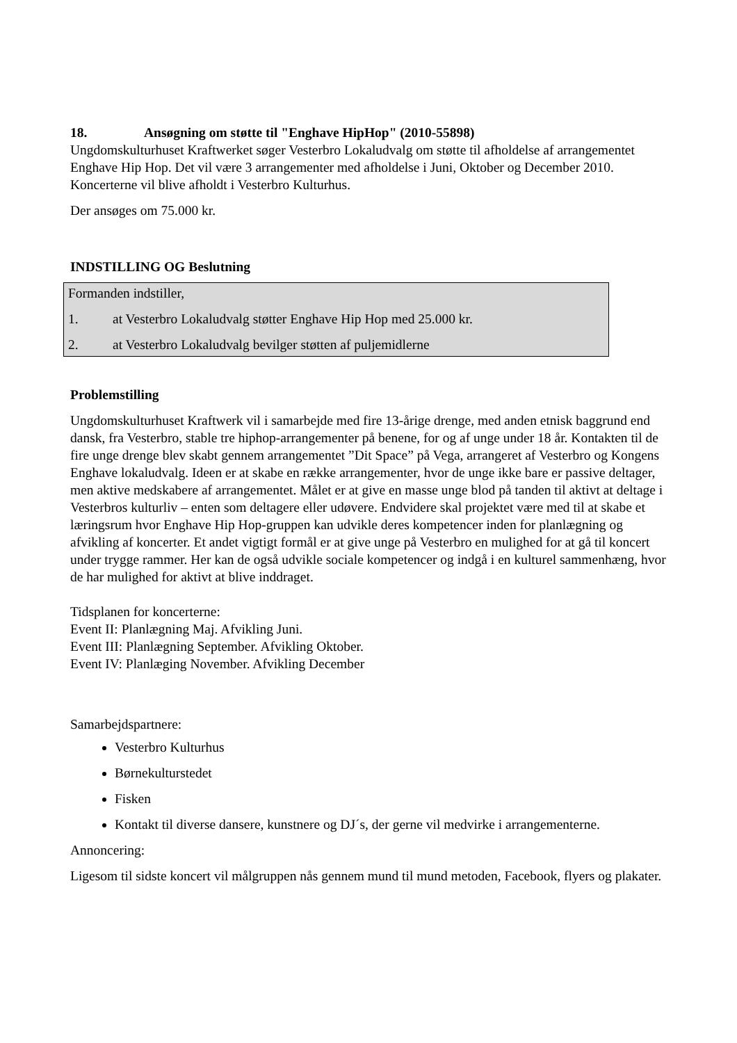18. Ansøgning om støtte til "Enghave HipHop" (2010-55898)
Ungdomskulturhuset Kraftwerket søger Vesterbro Lokaludvalg om støtte til afholdelse af arrangementet Enghave Hip Hop. Det vil være 3 arrangementer med afholdelse i Juni, Oktober og December 2010. Koncerterne vil blive afholdt i Vesterbro Kulturhus.
Der ansøges om 75.000 kr.
INDSTILLING OG Beslutning
Formanden indstiller,
1. at Vesterbro Lokaludvalg støtter Enghave Hip Hop med 25.000 kr.
2. at Vesterbro Lokaludvalg bevilger støtten af puljemidlerne
Problemstilling
Ungdomskulturhuset Kraftwerk vil i samarbejde med fire 13-årige drenge, med anden etnisk baggrund end dansk, fra Vesterbro, stable tre hiphop-arrangementer på benene, for og af unge under 18 år. Kontakten til de fire unge drenge blev skabt gennem arrangementet ”Dit Space” på Vega, arrangeret af Vesterbro og Kongens Enghave lokaludvalg. Ideen er at skabe en række arrangementer, hvor de unge ikke bare er passive deltager, men aktive medskabere af arrangementet. Målet er at give en masse unge blod på tanden til aktivt at deltage i Vesterbros kulturliv – enten som deltagere eller udøvere. Endvidere skal projektet være med til at skabe et læringsrum hvor Enghave Hip Hop-gruppen kan udvikle deres kompetencer inden for planlægning og afvikling af koncerter. Et andet vigtigt formål er at give unge på Vesterbro en mulighed for at gå til koncert under trygge rammer. Her kan de også udvikle sociale kompetencer og indgå i en kulturel sammenhæng, hvor de har mulighed for aktivt at blive inddraget.
Tidsplanen for koncerterne:
Event II: Planlægning Maj. Afvikling Juni.
Event III: Planlægning September. Afvikling Oktober.
Event IV: Planlæging November. Afvikling December
Samarbejdspartnere:
Vesterbro Kulturhus
Børnekulturstedet
Fisken
Kontakt til diverse dansere, kunstnere og DJ´s, der gerne vil medvirke i arrangementerne.
Annoncering:
Ligesom til sidste koncert vil målgruppen nås gennem mund til mund metoden, Facebook, flyers og plakater.